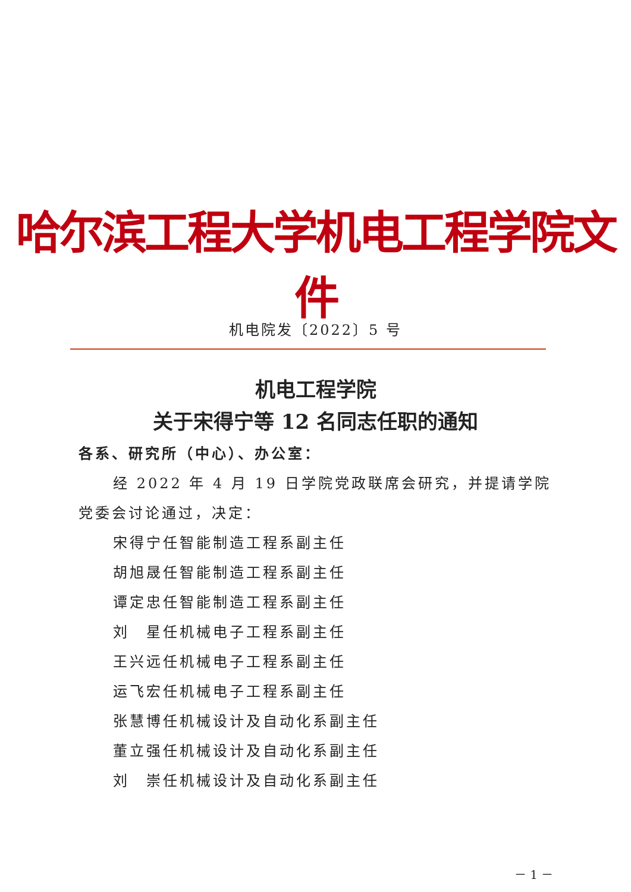哈尔滨工程大学机电工程学院文件
机电院发〔2022〕5 号
机电工程学院
关于宋得宁等 12 名同志任职的通知
各系、研究所（中心）、办公室：
经 2022 年 4 月 19 日学院党政联席会研究，并提请学院党委会讨论通过，决定：
宋得宁任智能制造工程系副主任
胡旭晟任智能制造工程系副主任
谭定忠任智能制造工程系副主任
刘　星任机械电子工程系副主任
王兴远任机械电子工程系副主任
运飞宏任机械电子工程系副主任
张慧博任机械设计及自动化系副主任
董立强任机械设计及自动化系副主任
刘　崇任机械设计及自动化系副主任
－ 1 －